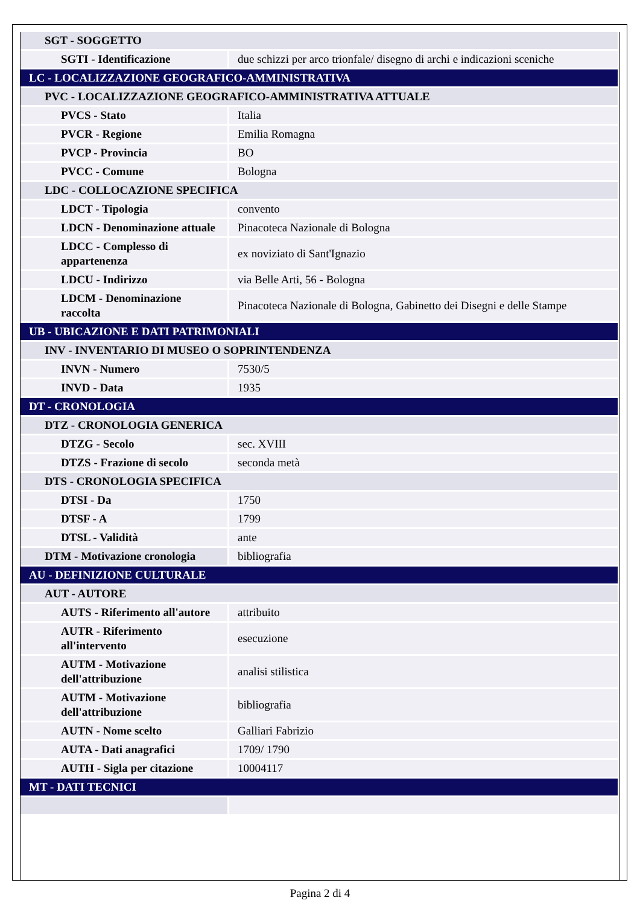| SGT - SOGGETTO | |
| SGTI - Identificazione | due schizzi per arco trionfale/ disegno di archi e indicazioni sceniche |
| LC - LOCALIZZAZIONE GEOGRAFICO-AMMINISTRATIVA | |
| PVC - LOCALIZZAZIONE GEOGRAFICO-AMMINISTRATIVA ATTUALE | |
| PVCS - Stato | Italia |
| PVCR - Regione | Emilia Romagna |
| PVCP - Provincia | BO |
| PVCC - Comune | Bologna |
| LDC - COLLOCAZIONE SPECIFICA | |
| LDCT - Tipologia | convento |
| LDCN - Denominazione attuale | Pinacoteca Nazionale di Bologna |
| LDCC - Complesso di appartenenza | ex noviziato di Sant'Ignazio |
| LDCU - Indirizzo | via Belle Arti, 56 - Bologna |
| LDCM - Denominazione raccolta | Pinacoteca Nazionale di Bologna, Gabinetto dei Disegni e delle Stampe |
| UB - UBICAZIONE E DATI PATRIMONIALI | |
| INV - INVENTARIO DI MUSEO O SOPRINTENDENZA | |
| INVN - Numero | 7530/5 |
| INVD - Data | 1935 |
| DT - CRONOLOGIA | |
| DTZ - CRONOLOGIA GENERICA | |
| DTZG - Secolo | sec. XVIII |
| DTZS - Frazione di secolo | seconda metà |
| DTS - CRONOLOGIA SPECIFICA | |
| DTSI - Da | 1750 |
| DTSF - A | 1799 |
| DTSL - Validità | ante |
| DTM - Motivazione cronologia | bibliografia |
| AU - DEFINIZIONE CULTURALE | |
| AUT - AUTORE | |
| AUTS - Riferimento all'autore | attribuito |
| AUTR - Riferimento all'intervento | esecuzione |
| AUTM - Motivazione dell'attribuzione | analisi stilistica |
| AUTM - Motivazione dell'attribuzione | bibliografia |
| AUTN - Nome scelto | Galliari Fabrizio |
| AUTA - Dati anagrafici | 1709/ 1790 |
| AUTH - Sigla per citazione | 10004117 |
| MT - DATI TECNICI | |
Pagina 2 di 4